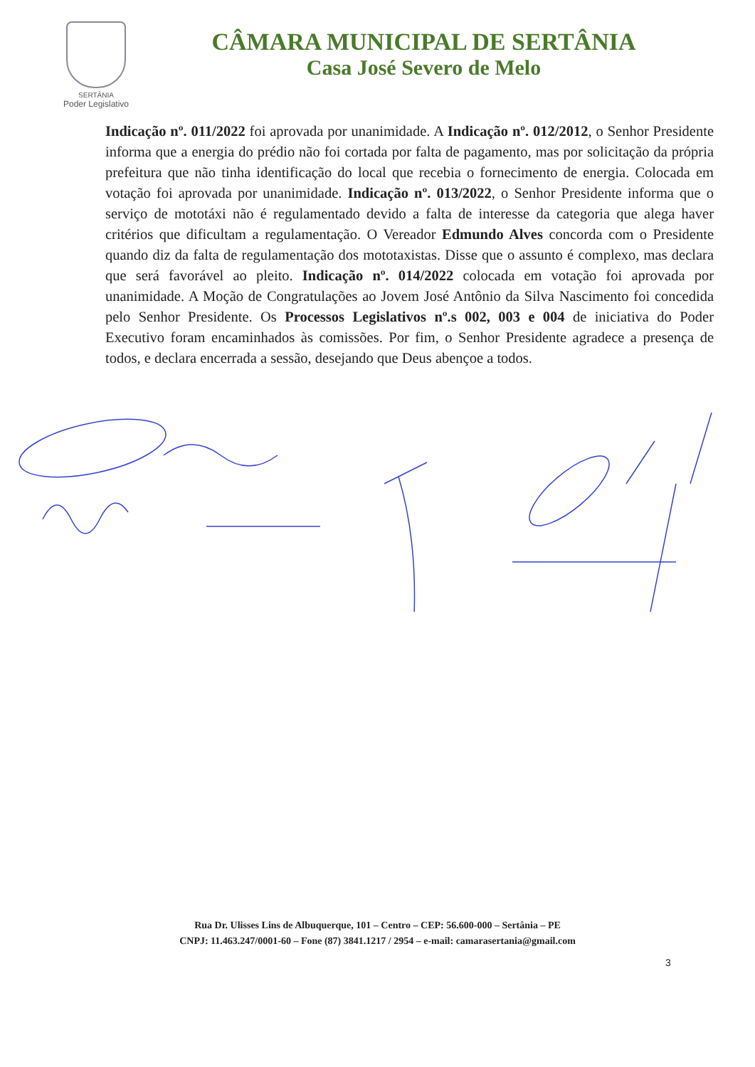SERTÂNIA
Poder Legislativo
CÂMARA MUNICIPAL DE SERTÂNIA
Casa José Severo de Melo
Indicação nº. 011/2022 foi aprovada por unanimidade. A Indicação nº. 012/2012, o Senhor Presidente informa que a energia do prédio não foi cortada por falta de pagamento, mas por solicitação da própria prefeitura que não tinha identificação do local que recebia o fornecimento de energia. Colocada em votação foi aprovada por unanimidade. Indicação nº. 013/2022, o Senhor Presidente informa que o serviço de mototáxi não é regulamentado devido a falta de interesse da categoria que alega haver critérios que dificultam a regulamentação. O Vereador Edmundo Alves concorda com o Presidente quando diz da falta de regulamentação dos mototaxistas. Disse que o assunto é complexo, mas declara que será favorável ao pleito. Indicação nº. 014/2022 colocada em votação foi aprovada por unanimidade. A Moção de Congratulações ao Jovem José Antônio da Silva Nascimento foi concedida pelo Senhor Presidente. Os Processos Legislativos nº.s 002, 003 e 004 de iniciativa do Poder Executivo foram encaminhados às comissões. Por fim, o Senhor Presidente agradece a presença de todos, e declara encerrada a sessão, desejando que Deus abençoe a todos.
Rua Dr. Ulisses Lins de Albuquerque, 101 – Centro – CEP: 56.600-000 – Sertânia – PE
CNPJ: 11.463.247/0001-60 – Fone (87) 3841.1217 / 2954 – e-mail: camarasertania@gmail.com
3